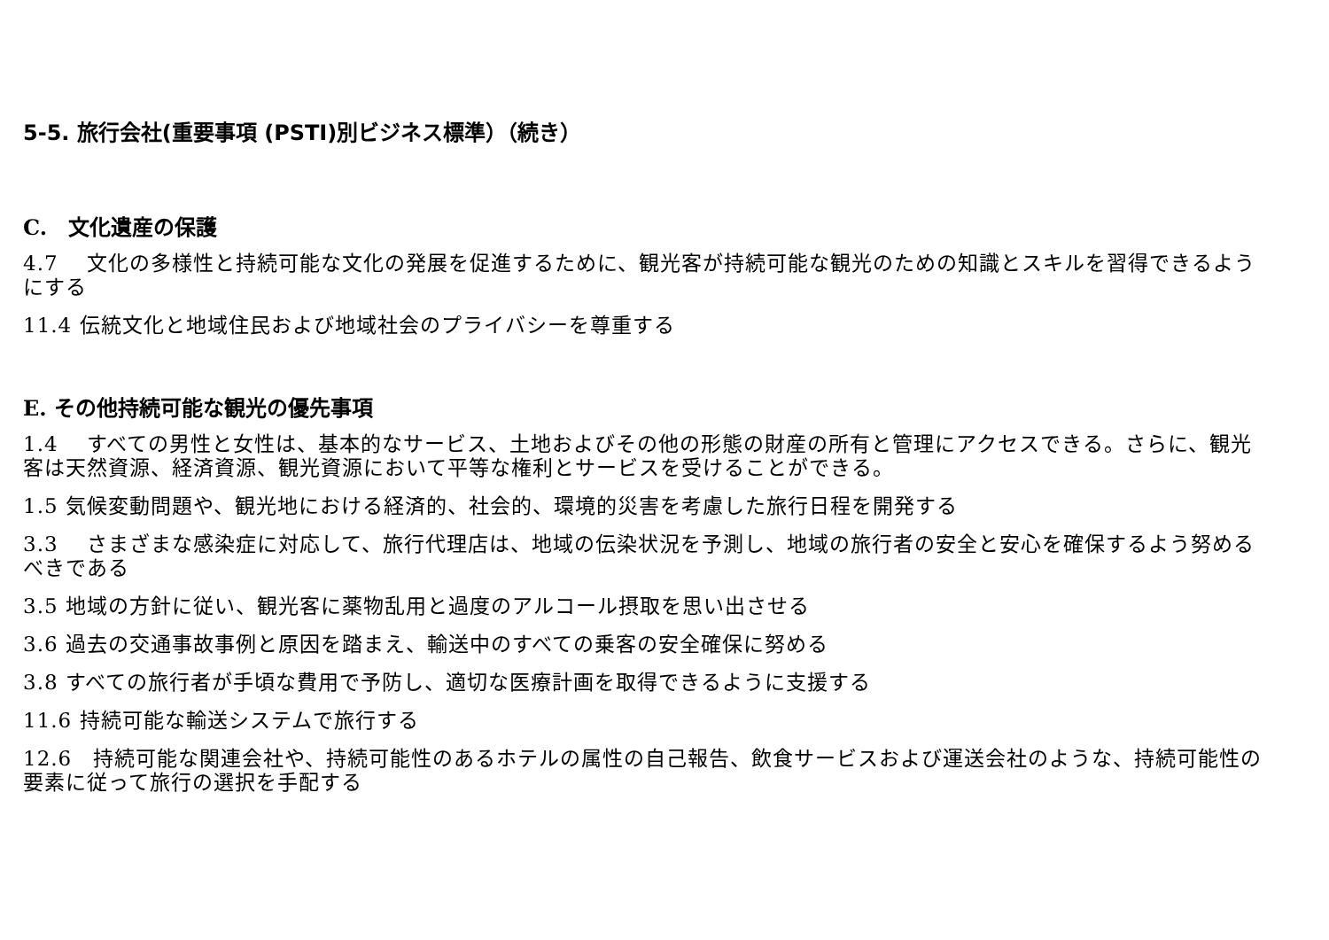5-5. 旅行会社(重要事項 (PSTI)別ビジネス標準）（続き）
C.　文化遺産の保護
4.7　 文化の多様性と持続可能な文化の発展を促進するために、観光客が持続可能な観光のための知識とスキルを習得できるようにする
11.4 伝統文化と地域住民および地域社会のプライバシーを尊重する
E. その他持続可能な観光の優先事項
1.4　 すべての男性と女性は、基本的なサービス、土地およびその他の形態の財産の所有と管理にアクセスできる。さらに、観光客は天然資源、経済資源、観光資源において平等な権利とサービスを受けることができる。
1.5 気候変動問題や、観光地における経済的、社会的、環境的災害を考慮した旅行日程を開発する
3.3　 さまざまな感染症に対応して、旅行代理店は、地域の伝染状況を予測し、地域の旅行者の安全と安心を確保するよう努めるべきである
3.5 地域の方針に従い、観光客に薬物乱用と過度のアルコール摂取を思い出させる
3.6 過去の交通事故事例と原因を踏まえ、輸送中のすべての乗客の安全確保に努める
3.8 すべての旅行者が手頃な費用で予防し、適切な医療計画を取得できるように支援する
11.6 持続可能な輸送システムで旅行する
12.6　持続可能な関連会社や、持続可能性のあるホテルの属性の自己報告、飲食サービスおよび運送会社のような、持続可能性の要素に従って旅行の選択を手配する